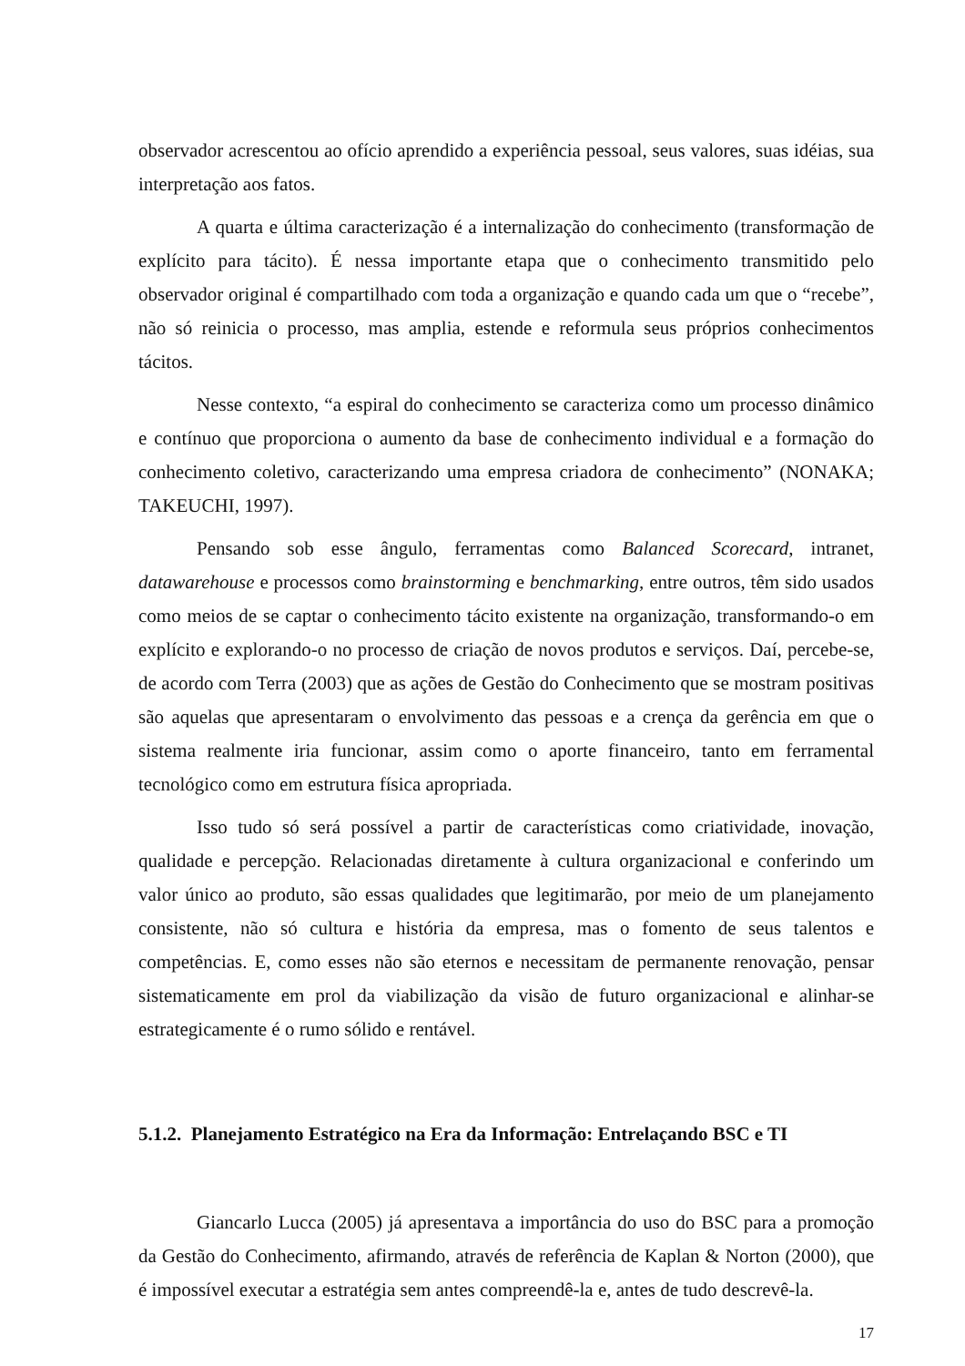observador acrescentou ao ofício aprendido a experiência pessoal, seus valores, suas idéias, sua interpretação aos fatos.
A quarta e última caracterização é a internalização do conhecimento (transformação de explícito para tácito). É nessa importante etapa que o conhecimento transmitido pelo observador original é compartilhado com toda a organização e quando cada um que o “recebe”, não só reinicia o processo, mas amplia, estende e reformula seus próprios conhecimentos tácitos.
Nesse contexto, “a espiral do conhecimento se caracteriza como um processo dinâmico e contínuo que proporciona o aumento da base de conhecimento individual e a formação do conhecimento coletivo, caracterizando uma empresa criadora de conhecimento” (NONAKA; TAKEUCHI, 1997).
Pensando sob esse ângulo, ferramentas como Balanced Scorecard, intranet, datawarehouse e processos como brainstorming e benchmarking, entre outros, têm sido usados como meios de se captar o conhecimento tácito existente na organização, transformando-o em explícito e explorando-o no processo de criação de novos produtos e serviços. Daí, percebe-se, de acordo com Terra (2003) que as ações de Gestão do Conhecimento que se mostram positivas são aquelas que apresentaram o envolvimento das pessoas e a crença da gerência em que o sistema realmente iria funcionar, assim como o aporte financeiro, tanto em ferramental tecnológico como em estrutura física apropriada.
Isso tudo só será possível a partir de características como criatividade, inovação, qualidade e percepção. Relacionadas diretamente à cultura organizacional e conferindo um valor único ao produto, são essas qualidades que legitimarão, por meio de um planejamento consistente, não só cultura e história da empresa, mas o fomento de seus talentos e competências. E, como esses não são eternos e necessitam de permanente renovação, pensar sistematicamente em prol da viabilização da visão de futuro organizacional e alinhar-se estrategicamente é o rumo sólido e rentável.
5.1.2. Planejamento Estratégico na Era da Informação: Entrelaçando BSC e TI
Giancarlo Lucca (2005) já apresentava a importância do uso do BSC para a promoção da Gestão do Conhecimento, afirmando, através de referência de Kaplan & Norton (2000), que é impossível executar a estratégia sem antes compreendê-la e, antes de tudo descrevê-la.
17